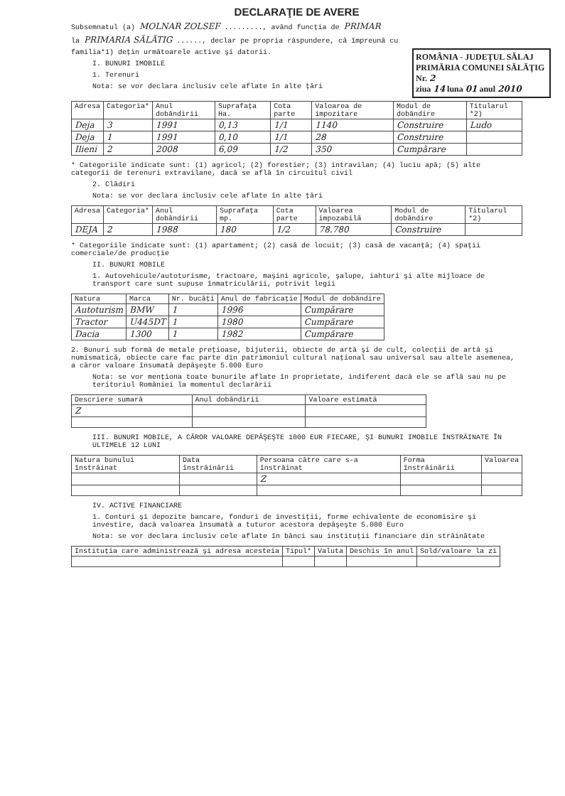DECLARAŢIE DE AVERE
Subsemnatul (a) MOLNAR ZOLSEF ........., având funcţia de PRIMAR
la PRIMARIA SĂLĂTIG ......, declar pe propria răspundere, că împreună cu
ROMÂNIA - JUDEŢUL SĂLAJ
PRIMĂRIA COMUNEI SĂLĂŢIG
Nr. 2
ziua 14 luna 01 anul 2010
familia*1) deţin următoarele active şi datorii.
I. BUNURI IMOBILE
1. Terenuri
Nota: se vor declara inclusiv cele aflate în alte ţări
| Adresa | Categoria* | Anul dobândirii | Suprafaţa Ha. | Cota parte | Valoarea de impozitare | Modul de dobândire | Titularul *2) |
| --- | --- | --- | --- | --- | --- | --- | --- |
| Deja | 3 | 1991 | 0,13 | 1/1 | 1140 | Construire | Ludo |
| Deja | 1 | 1991 | 0,10 | 1/1 | 28 | Construire | |
| Ilieni | 2 | 2008 | 6,09 | 1/2 | 350 | Cumpărare | |
* Categoriile indicate sunt: (1) agricol; (2) forestier; (3) intravilan; (4) luciu apă; (5) alte categorii de terenuri extravilane, dacă se află în circuitul civil
2. Clădiri
Nota: se vor declara inclusiv cele aflate în alte ţări
| Adresa | Categoria* | Anul dobândirii | Suprafaţa mp. | Cota parte | Valoarea impozabilă | Modul de dobândire | Titularul *2) |
| --- | --- | --- | --- | --- | --- | --- | --- |
| DEJA | 2 | 1988 | 180 | 1/2 | 78.780 | Construire | |
* Categoriile indicate sunt: (1) apartament; (2) casă de locuit; (3) casă de vacanţă; (4) spaţii comerciale/de producţie
II. BUNURI MOBILE
1. Autovehicule/autoturisme, tractoare, maşini agricole, şalupe, iahturi şi alte mijloace de transport care sunt supuse înmatriculării, potrivit legii
| Natura | Marca | Nr. bucăţi | Anul de fabricaţie | Modul de dobândire |
| --- | --- | --- | --- | --- |
| Autoturism | BMW | 1 | 1996 | Cumpărare |
| Tractor | U445DT | 1 | 1980 | Cumpărare |
| Dacia | 1300 | 1 | 1982 | Cumpărare |
2. Bunuri sub formă de metale preţioase, bijuterii, obiecte de artă şi de cult, colecţii de artă şi numismatică, obiecte care fac parte din patrimoniul cultural naţional sau universal sau altele asemenea, a căror valoare însumată depăşeşte 5.000 Euro
Nota: se vor menţiona toate bunurile aflate în proprietate, indiferent dacă ele se află sau nu pe teritoriul României la momentul declarării
| Descriere sumară | Anul dobândirii | Valoare estimată |
| --- | --- | --- |
| Z | | |
III. BUNURI MOBILE, A CĂROR VALOARE DEPĂŞEŞTE 1000 EUR FIECARE, ŞI BUNURI IMOBILE ÎNSTRĂINATE ÎN ULTIMELE 12 LUNI
| Natura bunului înstrăinat | Data înstrăinării | Persoana către care s-a înstrăinat | Forma înstrăinării | Valoarea |
| --- | --- | --- | --- | --- |
| | | Z | | |
IV. ACTIVE FINANCIARE
1. Conturi şi depozite bancare, fonduri de investiţii, forme echivalente de economisire şi investire, dacă valoarea însumată a tuturor acestora depăşeşte 5.000 Euro
Nota: se vor declara inclusiv cele aflate în bănci sau instituţii financiare din străinătate
| Instituţia care administrează şi adresa acesteia | Tipul* | Valuta | Deschis în anul | Sold/valoare la zi |
| --- | --- | --- | --- | --- |